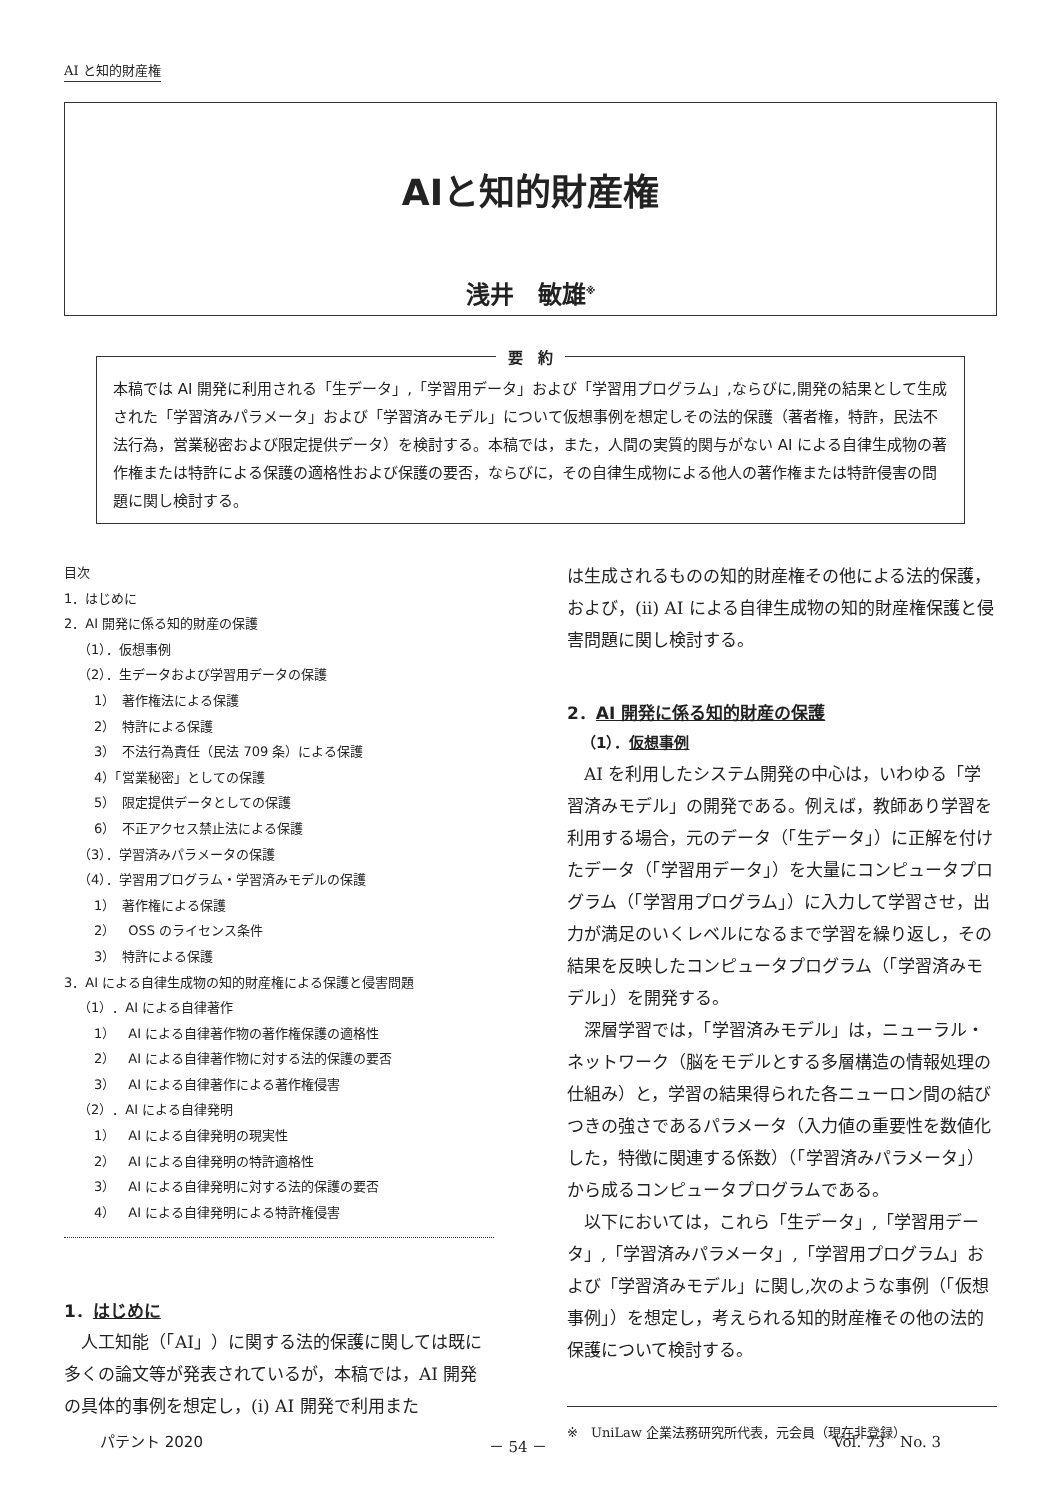AI と知的財産権
AIと知的財産権
浅井　敏雄<sup>※</sup>
要　約
本稿では AI 開発に利用される「生データ」,「学習用データ」および「学習用プログラム」,ならびに,開発の結果として生成された「学習済みパラメータ」および「学習済みモデル」について仮想事例を想定しその法的保護（著者権，特許，民法不法行為，営業秘密および限定提供データ）を検討する。本稿では，また，人間の実質的関与がない AI による自律生成物の著作権または特許による保護の適格性および保護の要否，ならびに，その自律生成物による他人の著作権または特許侵害の問題に関し検討する。
目次
1．はじめに
2．AI 開発に係る知的財産の保護
（1）．仮想事例
（2）．生データおよび学習用データの保護
1）　著作権法による保護
2）　特許による保護
3）　不法行為責任（民法 709 条）による保護
4）「営業秘密」としての保護
5）　限定提供データとしての保護
6）　不正アクセス禁止法による保護
（3）．学習済みパラメータの保護
（4）．学習用プログラム・学習済みモデルの保護
1）　著作権による保護
2）　OSS のライセンス条件
3）　特許による保護
3．AI による自律生成物の知的財産権による保護と侵害問題
（1）．AI による自律著作
1）　AI による自律著作物の著作権保護の適格性
2）　AI による自律著作物に対する法的保護の要否
3）　AI による自律著作による著作権侵害
（2）．AI による自律発明
1）　AI による自律発明の現実性
2）　AI による自律発明の特許適格性
3）　AI による自律発明に対する法的保護の要否
4）　AI による自律発明による特許権侵害
1．はじめに
人工知能（「AI」）に関する法的保護に関しては既に多くの論文等が発表されているが，本稿では，AI 開発の具体的事例を想定し，(i) AI 開発で利用また
は生成されるものの知的財産権その他による法的保護，および，(ii) AI による自律生成物の知的財産権保護と侵害問題に関し検討する。
2．AI 開発に係る知的財産の保護
（1）．仮想事例
AI を利用したシステム開発の中心は，いわゆる「学習済みモデル」の開発である。例えば，教師あり学習を利用する場合，元のデータ（「生データ」）に正解を付けたデータ（「学習用データ」）を大量にコンピュータプログラム（「学習用プログラム」）に入力して学習させ，出力が満足のいくレベルになるまで学習を繰り返し，その結果を反映したコンピュータプログラム（「学習済みモデル」）を開発する。
深層学習では，「学習済みモデル」は，ニューラル・ネットワーク（脳をモデルとする多層構造の情報処理の仕組み）と，学習の結果得られた各ニューロン間の結びつきの強さであるパラメータ（入力値の重要性を数値化した，特徴に関連する係数）（「学習済みパラメータ」）から成るコンピュータプログラムである。
以下においては，これら「生データ」,「学習用データ」,「学習済みパラメータ」,「学習用プログラム」および「学習済みモデル」に関し,次のような事例（「仮想事例」）を想定し，考えられる知的財産権その他の法的保護について検討する。
※　UniLaw 企業法務研究所代表，元会員（現在非登録）
パテント 2020 － 54 － Vol. 73　No. 3